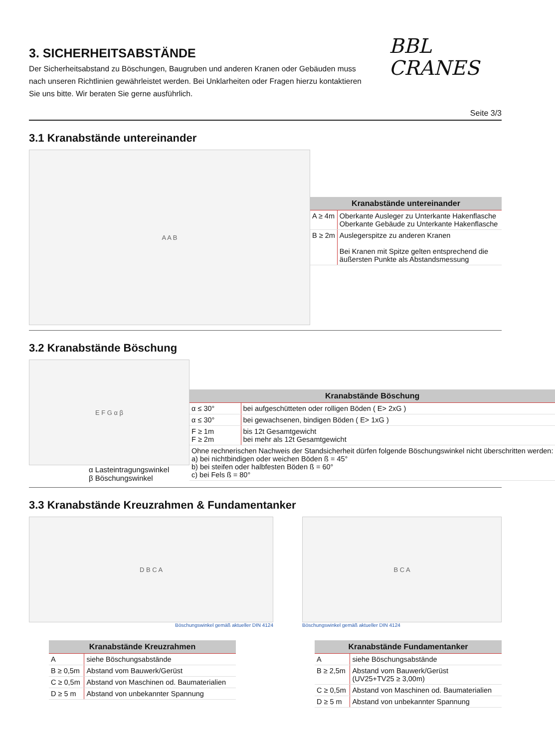3. SICHERHEITSABSTÄNDE
Der Sicherheitsabstand zu Böschungen, Baugruben und anderen Kranen oder Gebäuden muss nach unseren Richtlinien gewährleistet werden. Bei Unklarheiten oder Fragen hierzu kontaktieren Sie uns bitte. Wir beraten Sie gerne ausführlich.
BBL
CRANES
Seite 3/3
3.1 Kranabstände untereinander
A A B
| Kranabstände untereinander | |
| --- | --- |
| A ≥ 4m | Oberkante Ausleger zu Unterkante Hakenflasche Oberkante Gebäude zu Unterkante Hakenflasche |
| B ≥ 2m | Auslegerspitze zu anderen Kranen Bei Kranen mit Spitze gelten entsprechend die äußersten Punkte als Abstandsmessung |
3.2 Kranabstände Böschung
E F G α β
α Lasteintragungswinkel
β Böschungswinkel
| Kranabstände Böschung | |
| --- | --- |
| α ≤ 30° | bei aufgeschütteten oder rolligen Böden ( E> 2xG ) |
| α ≤ 30° | bei gewachsenen, bindigen Böden ( E> 1xG ) |
| F ≥ 1m F ≥ 2m | bis 12t Gesamtgewicht bei mehr als 12t Gesamtgewicht |
| Ohne rechnerischen Nachweis der Standsicherheit dürfen folgende Böschungswinkel nicht überschritten werden: a) bei nichtbindigen oder weichen Böden ß = 45° b) bei steifen oder halbfesten Böden ß = 60° c) bei Fels ß = 80° | |
3.3 Kranabstände Kreuzrahmen & Fundamentanker
D B C A
Böschungswinkel gemäß aktueller DIN 4124
B C A
Böschungswinkel gemäß aktueller DIN 4124
| Kranabstände Kreuzrahmen | |
| --- | --- |
| A | siehe Böschungsabstände |
| B ≥ 0,5m | Abstand vom Bauwerk/Gerüst |
| C ≥ 0,5m | Abstand von Maschinen od. Baumaterialien |
| D ≥ 5 m | Abstand von unbekannter Spannung |
| Kranabstände Fundamentanker | |
| --- | --- |
| A | siehe Böschungsabstände |
| B ≥ 2,5m | Abstand vom Bauwerk/Gerüst (UV25+TV25 ≥ 3,00m) |
| C ≥ 0,5m | Abstand von Maschinen od. Baumaterialien |
| D ≥ 5 m | Abstand von unbekannter Spannung |